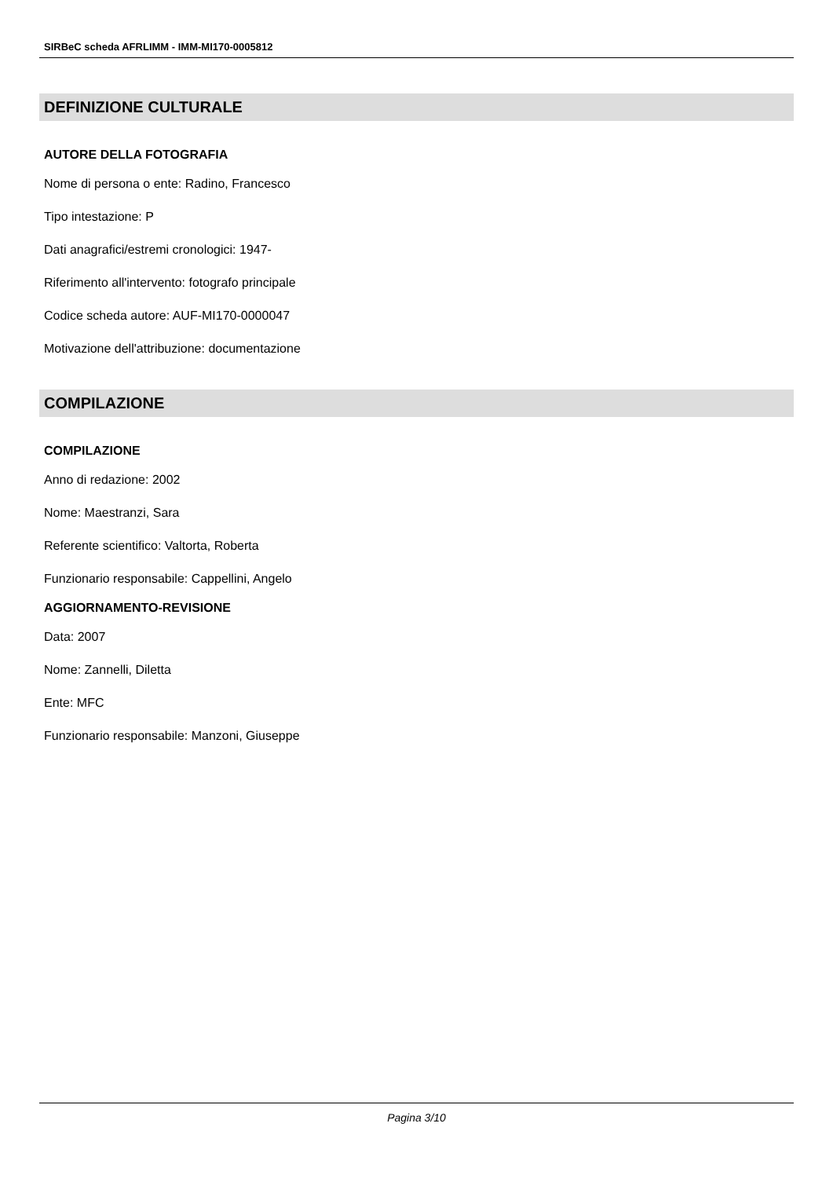SIRBeC scheda AFRLIMM - IMM-MI170-0005812
DEFINIZIONE CULTURALE
AUTORE DELLA FOTOGRAFIA
Nome di persona o ente: Radino, Francesco
Tipo intestazione: P
Dati anagrafici/estremi cronologici: 1947-
Riferimento all'intervento: fotografo principale
Codice scheda autore: AUF-MI170-0000047
Motivazione dell'attribuzione: documentazione
COMPILAZIONE
COMPILAZIONE
Anno di redazione: 2002
Nome: Maestranzi, Sara
Referente scientifico: Valtorta, Roberta
Funzionario responsabile: Cappellini, Angelo
AGGIORNAMENTO-REVISIONE
Data: 2007
Nome: Zannelli, Diletta
Ente: MFC
Funzionario responsabile: Manzoni, Giuseppe
Pagina 3/10